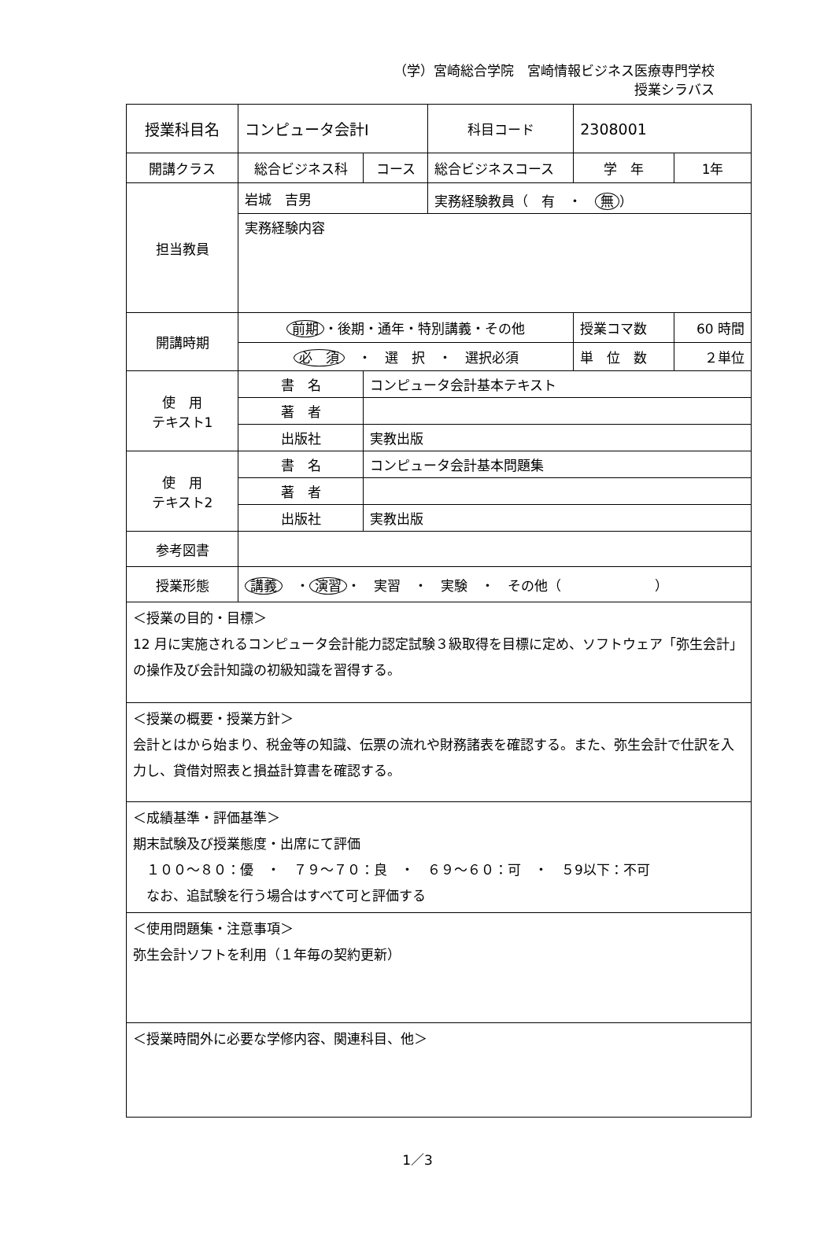（学）宮崎総合学院　宮崎情報ビジネス医療専門学校
授業シラバス
| 授業科目名 | コンピュータ会計Ⅰ | | 科目コード | 2308001 | |
| 開講クラス | 総合ビジネス科 | コース | 総合ビジネスコース | 学 年 | 1年 |
| 担当教員 | 岩城 吉男 | | 実務経験教員（ 有 ・ 無 ） | | |
| | 実務経験内容 | | | | |
| 開講時期 | 前期 ・後期・通年・特別講義・その他 | | | 授業コマ数 | 60 時間 |
| | 必 須 ・ 選 択 ・ 選択必須 | | | 単 位 数 | ２単位 |
| 使 用 テキスト1 | 書 名 | コンピュータ会計基本テキスト | | | |
| | 著 者 | | | | |
| | 出版社 | 実教出版 | | | |
| 使 用 テキスト2 | 書 名 | コンピュータ会計基本問題集 | | | |
| | 著 者 | | | | |
| | 出版社 | 実教出版 | | | |
| 参考図書 | | | | | |
| 授業形態 | 講義 ・ 演習 ・ 実習 ・ 実験 ・ その他（ ） | | | | |
| ＜授業の目的・目標＞ 12 月に実施されるコンピュータ会計能力認定試験３級取得を目標に定め、ソフトウェア「弥生会計」の操作及び会計知識の初級知識を習得する。 | | | | | |
| ＜授業の概要・授業方針＞ 会計とはから始まり、税金等の知識、伝票の流れや財務諸表を確認する。また、弥生会計で仕訳を入力し、貸借対照表と損益計算書を確認する。 | | | | | |
| ＜成績基準・評価基準＞ 期末試験及び授業態度・出席にて評価 １００～８０：優 ・ ７９～７０：良 ・ ６９～６０：可 ・ ５9以下：不可 なお、追試験を行う場合はすべて可と評価する | | | | | |
| ＜使用問題集・注意事項＞ 弥生会計ソフトを利用（１年毎の契約更新） | | | | | |
| ＜授業時間外に必要な学修内容、関連科目、他＞ | | | | | |
1／3